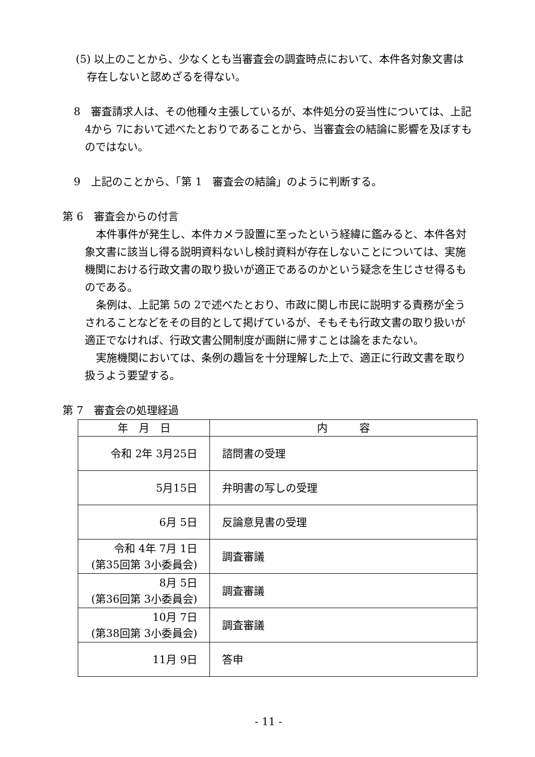(5) 以上のことから、少なくとも当審査会の調査時点において、本件各対象文書は存在しないと認めざるを得ない。
8　審査請求人は、その他種々主張しているが、本件処分の妥当性については、上記 4から 7において述べたとおりであることから、当審査会の結論に影響を及ぼすものではない。
9　上記のことから、「第 1　審査会の結論」のように判断する。
第 6　審査会からの付言
本件事件が発生し、本件カメラ設置に至ったという経緯に鑑みると、本件各対象文書に該当し得る説明資料ないし検討資料が存在しないことについては、実施機関における行政文書の取り扱いが適正であるのかという疑念を生じさせ得るものである。
条例は、上記第 5の 2で述べたとおり、市政に関し市民に説明する責務が全うされることなどをその目的として掲げているが、そもそも行政文書の取り扱いが適正でなければ、行政文書公開制度が画餅に帰すことは論をまたない。
実施機関においては、条例の趣旨を十分理解した上で、適正に行政文書を取り扱うよう要望する。
第 7　審査会の処理経過
| 年 月 日 | 内 容 |
| --- | --- |
| 令和 2年 3月25日 | 諮問書の受理 |
| 5月15日 | 弁明書の写しの受理 |
| 6月 5日 | 反論意見書の受理 |
| 令和 4年 7月 1日 (第35回第 3小委員会) | 調査審議 |
| 8月 5日 (第36回第 3小委員会) | 調査審議 |
| 10月 7日 (第38回第 3小委員会) | 調査審議 |
| 11月 9日 | 答申 |
- 11 -